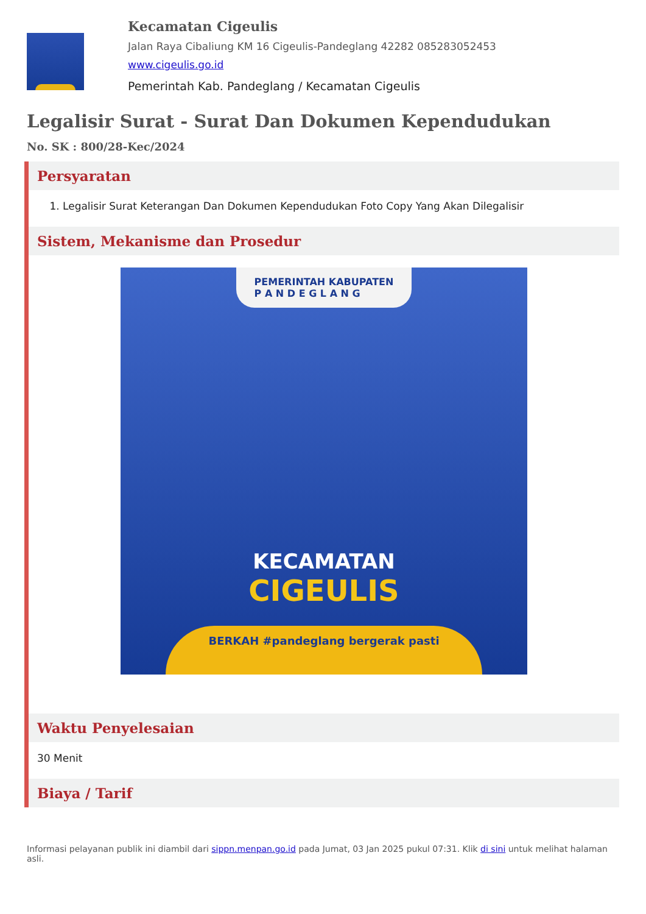Kecamatan Cigeulis
Jalan Raya Cibaliung KM 16 Cigeulis-Pandeglang 42282 085283052453
www.cigeulis.go.id
Pemerintah Kab. Pandeglang / Kecamatan Cigeulis
Legalisir Surat - Surat Dan Dokumen Kependudukan
No. SK : 800/28-Kec/2024
Persyaratan
1. Legalisir Surat Keterangan Dan Dokumen Kependudukan Foto Copy Yang Akan Dilegalisir
Sistem, Mekanisme dan Prosedur
PEMERINTAH KABUPATEN
P A N D E G L A N G
KECAMATAN
CIGEULIS
BERKAH #pandeglang bergerak pasti
Waktu Penyelesaian
30 Menit
Biaya / Tarif
Informasi pelayanan publik ini diambil dari sippn.menpan.go.id pada Jumat, 03 Jan 2025 pukul 07:31. Klik di sini untuk melihat halaman asli.